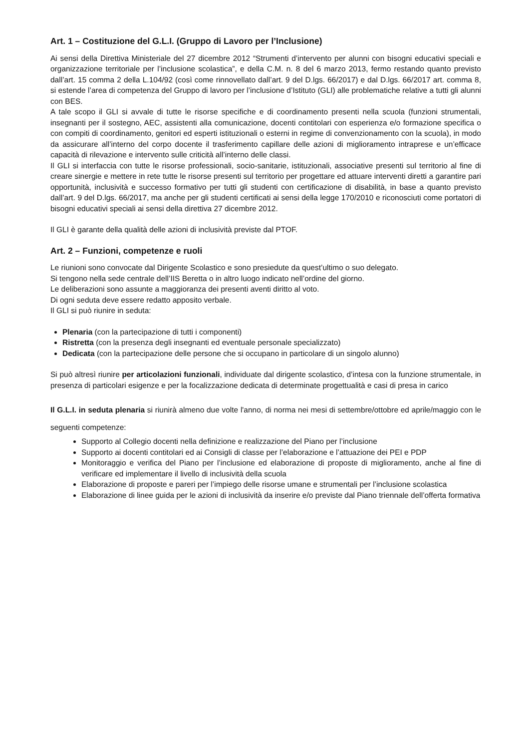Art. 1 – Costituzione del G.L.I. (Gruppo di Lavoro per l’Inclusione)
Ai sensi della Direttiva Ministeriale del 27 dicembre 2012 “Strumenti d’intervento per alunni con bisogni educativi speciali e organizzazione territoriale per l’inclusione scolastica”, e della C.M. n. 8 del 6 marzo 2013, fermo restando quanto previsto dall’art. 15 comma 2 della L.104/92 (così come rinnovellato dall’art. 9 del D.lgs. 66/2017) e dal D.lgs. 66/2017 art. comma 8, si estende l’area di competenza del Gruppo di lavoro per l’inclusione d’Istituto (GLI) alle problematiche relative a tutti gli alunni con BES.
A tale scopo il GLI si avvale di tutte le risorse specifiche e di coordinamento presenti nella scuola (funzioni strumentali, insegnanti per il sostegno, AEC, assistenti alla comunicazione, docenti contitolari con esperienza e/o formazione specifica o con compiti di coordinamento, genitori ed esperti istituzionali o esterni in regime di convenzionamento con la scuola), in modo da assicurare all’interno del corpo docente il trasferimento capillare delle azioni di miglioramento intraprese e un’efficace capacità di rilevazione e intervento sulle criticità all’interno delle classi.
Il GLI si interfaccia con tutte le risorse professionali, socio-sanitarie, istituzionali, associative presenti sul territorio al fine di creare sinergie e mettere in rete tutte le risorse presenti sul territorio per progettare ed attuare interventi diretti a garantire pari opportunità, inclusività e successo formativo per tutti gli studenti con certificazione di disabilità, in base a quanto previsto dall’art. 9 del D.lgs. 66/2017, ma anche per gli studenti certificati ai sensi della legge 170/2010 e riconosciuti come portatori di bisogni educativi speciali ai sensi della direttiva 27 dicembre 2012.
Il GLI è garante della qualità delle azioni di inclusività previste dal PTOF.
Art. 2 – Funzioni, competenze e ruoli
Le riunioni sono convocate dal Dirigente Scolastico e sono presiedute da quest’ultimo o suo delegato.
Si tengono nella sede centrale dell’IIS Beretta o in altro luogo indicato nell’ordine del giorno.
Le deliberazioni sono assunte a maggioranza dei presenti aventi diritto al voto.
Di ogni seduta deve essere redatto apposito verbale.
Il GLI si può riunire in seduta:
Plenaria (con la partecipazione di tutti i componenti)
Ristretta (con la presenza degli insegnanti ed eventuale personale specializzato)
Dedicata (con la partecipazione delle persone che si occupano in particolare di un singolo alunno)
Si può altresì riunire per articolazioni funzionali, individuate dal dirigente scolastico, d’intesa con la funzione strumentale, in presenza di particolari esigenze e per la focalizzazione dedicata di determinate progettualità e casi di presa in carico
Il G.L.I. in seduta plenaria si riunirà almeno due volte l'anno, di norma nei mesi di settembre/ottobre ed aprile/maggio con le seguenti competenze:
Supporto al Collegio docenti nella definizione e realizzazione del Piano per l’inclusione
Supporto ai docenti contitolari ed ai Consigli di classe per l’elaborazione e l’attuazione dei PEI e PDP
Monitoraggio e verifica del Piano per l’inclusione ed elaborazione di proposte di miglioramento, anche al fine di verificare ed implementare il livello di inclusività della scuola
Elaborazione di proposte e pareri per l’impiego delle risorse umane e strumentali per l’inclusione scolastica
Elaborazione di linee guida per le azioni di inclusività da inserire e/o previste dal Piano triennale dell’offerta formativa